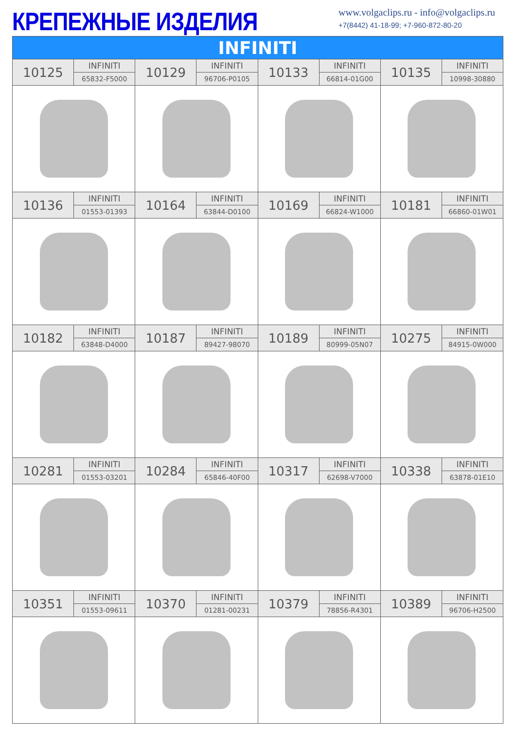КРЕПЕЖНЫЕ ИЗДЕЛИЯ
www.volgaclips.ru - info@volgaclips.ru
+7(8442) 41-18-99; +7-960-872-80-20
| INFINITI | | | | | | | |
| --- | --- | --- | --- | --- | --- | --- | --- |
| 10125 | INFINITI | 10129 | INFINITI | 10133 | INFINITI | 10135 | INFINITI |
| | 65832-F5000 | | 96706-P0105 | | 66814-01G00 | | 10998-30880 |
| 10136 | INFINITI | 10164 | INFINITI | 10169 | INFINITI | 10181 | INFINITI |
| | 01553-01393 | | 63844-D0100 | | 66824-W1000 | | 66860-01W01 |
| 10182 | INFINITI | 10187 | INFINITI | 10189 | INFINITI | 10275 | INFINITI |
| | 63848-D4000 | | 89427-98070 | | 80999-05N07 | | 84915-0W000 |
| 10281 | INFINITI | 10284 | INFINITI | 10317 | INFINITI | 10338 | INFINITI |
| | 01553-03201 | | 65846-40F00 | | 62698-V7000 | | 63878-01E10 |
| 10351 | INFINITI | 10370 | INFINITI | 10379 | INFINITI | 10389 | INFINITI |
| | 01553-09611 | | 01281-00231 | | 78856-R4301 | | 96706-H2500 |